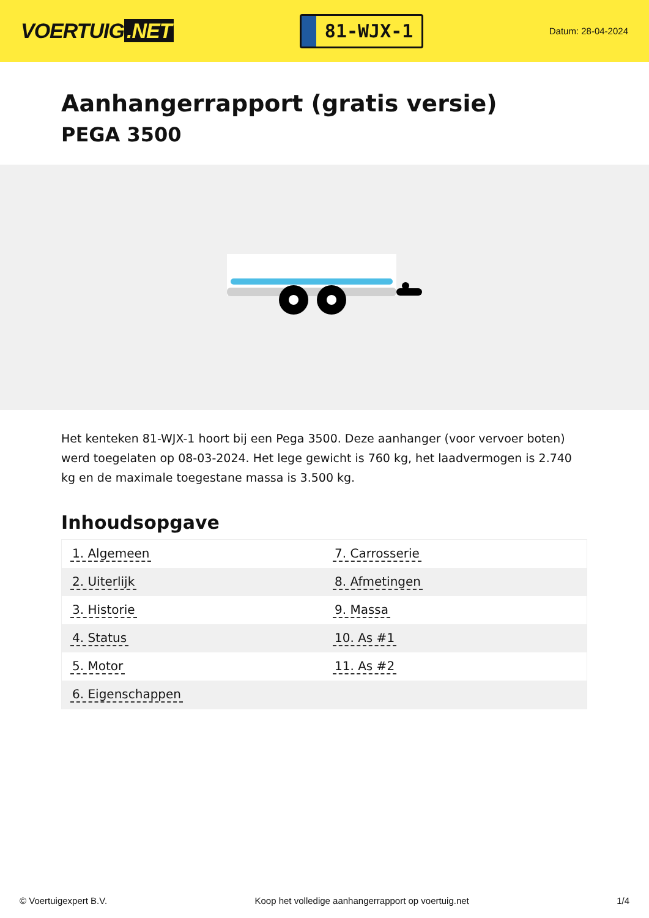VOERTUIG.NET
81-WJX-1
Datum: 28-04-2024
Aanhangerrapport (gratis versie)
PEGA 3500
Het kenteken 81-WJX-1 hoort bij een Pega 3500. Deze aanhanger (voor vervoer boten) werd toegelaten op 08-03-2024. Het lege gewicht is 760 kg, het laadvermogen is 2.740 kg en de maximale toegestane massa is 3.500 kg.
Inhoudsopgave
| 1. Algemeen | 7. Carrosserie |
| 2. Uiterlijk | 8. Afmetingen |
| 3. Historie | 9. Massa |
| 4. Status | 10. As #1 |
| 5. Motor | 11. As #2 |
| 6. Eigenschappen | |
© Voertuigexpert B.V. Koop het volledige aanhangerrapport op voertuig.net 1/4